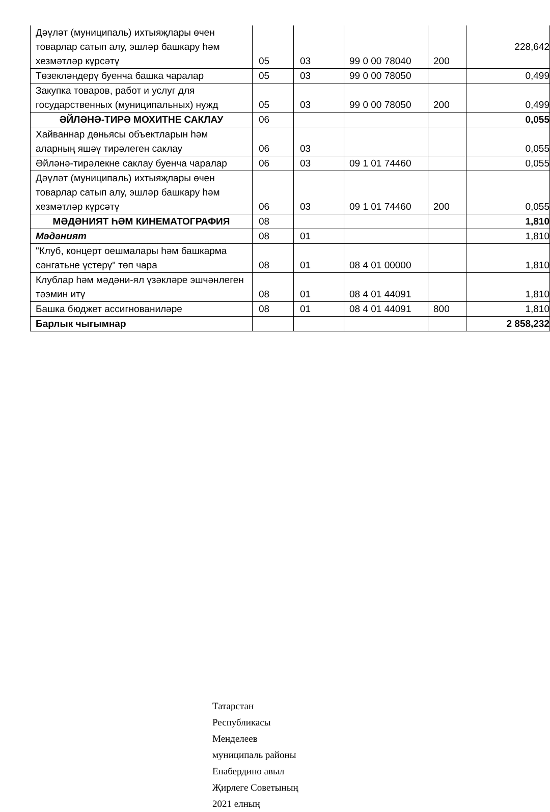| Дәүләт (муниципаль) ихтыяҗлары өчен товарлар сатып алу, эшләр башкару һәм хезмәтләр күрсәтү | 05 | 03 | 99 0 00 78040 | 200 | 228,642 |
| Төзекләндерү буенча башка чаралар | 05 | 03 | 99 0 00 78050 | | 0,499 |
| Закупка товаров, работ и услуг для государственных (муниципальных) нужд | 05 | 03 | 99 0 00 78050 | 200 | 0,499 |
| ӘЙЛӘНӘ-ТИРӘ МОХИТНЕ САКЛАУ | 06 | | | | 0,055 |
| Хайваннар дөньясы объектларын һәм аларның яшәү тирәлеген саклау | 06 | 03 | | | 0,055 |
| Әйләнә-тирәлекне саклау буенча чаралар | 06 | 03 | 09 1 01 74460 | | 0,055 |
| Дәүләт (муниципаль) ихтыяҗлары өчен товарлар сатып алу, эшләр башкару һәм хезмәтләр күрсәтү | 06 | 03 | 09 1 01 74460 | 200 | 0,055 |
| МӘДӘНИЯТ ҺӘМ КИНЕМАТОГРАФИЯ | 08 | | | | 1,810 |
| Мәдәният | 08 | 01 | | | 1,810 |
| "Клуб, концерт оешмалары һәм башкарма сәнгатьне үстерү" төп чара | 08 | 01 | 08 4 01 00000 | | 1,810 |
| Клублар һәм мәдәни-ял үзәкләре эшчәнлеген тәэмин итү | 08 | 01 | 08 4 01 44091 | | 1,810 |
| Башка бюджет ассигнованиләре | 08 | 01 | 08 4 01 44091 | 800 | 1,810 |
| Барлык чыгымнар | | | | | 2 858,232 |
Татарстан Республикасы Менделеев муниципаль районы Енабердино авыл Җирлеге Советының 2021 елның